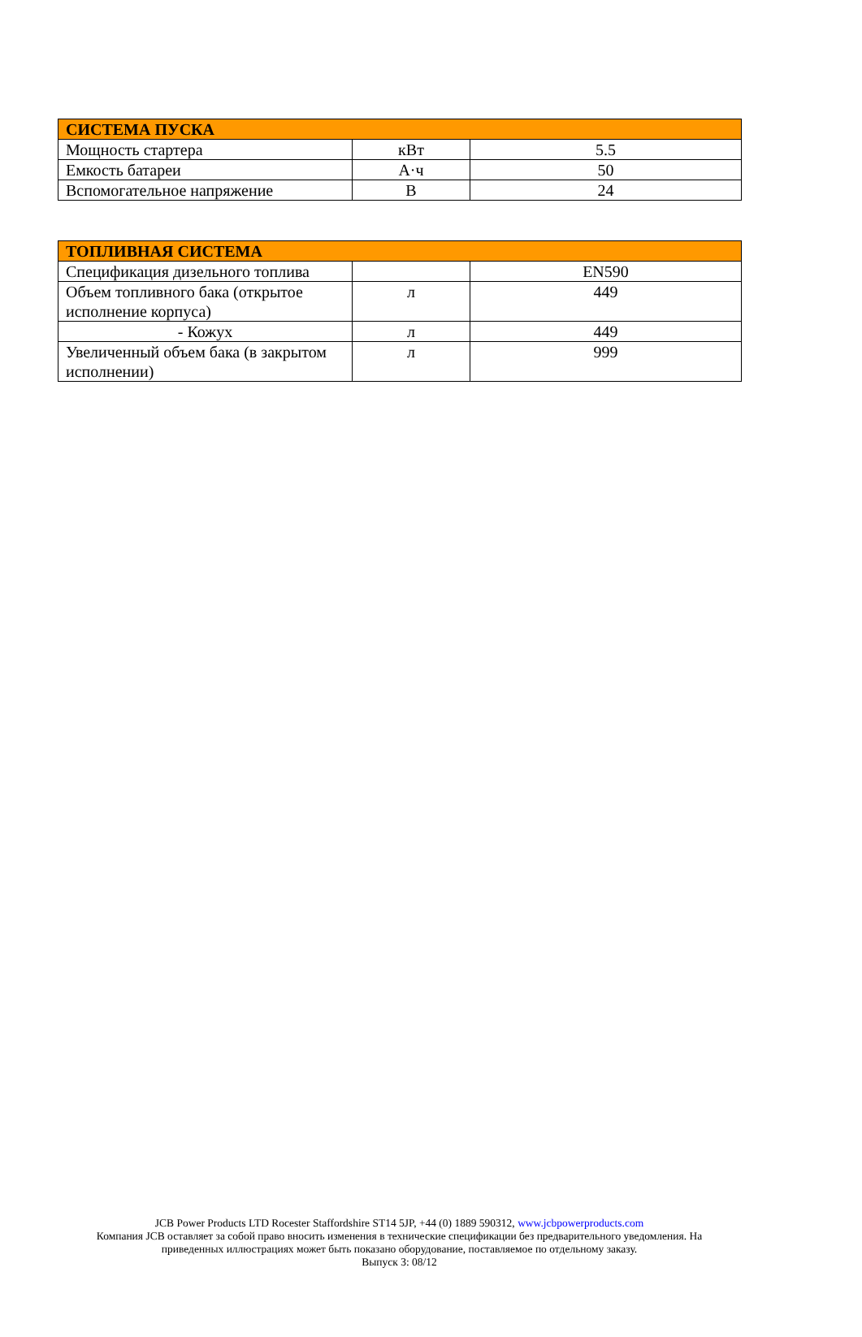| СИСТЕМА ПУСКА | | |
| --- | --- | --- |
| Мощность стартера | кВт | 5.5 |
| Емкость батареи | А·ч | 50 |
| Вспомогательное напряжение | В | 24 |
| ТОПЛИВНАЯ СИСТЕМА | | |
| --- | --- | --- |
| Спецификация дизельного топлива | | EN590 |
| Объем топливного бака (открытое исполнение корпуса) | л | 449 |
| - Кожух | л | 449 |
| Увеличенный объем бака (в закрытом исполнении) | л | 999 |
JCB Power Products LTD Rocester Staffordshire ST14 5JP, +44 (0) 1889 590312, www.jcbpowerproducts.com
Компания JCB оставляет за собой право вносить изменения в технические спецификации без предварительного уведомления. На
приведенных иллюстрациях может быть показано оборудование, поставляемое по отдельному заказу.
Выпуск 3: 08/12